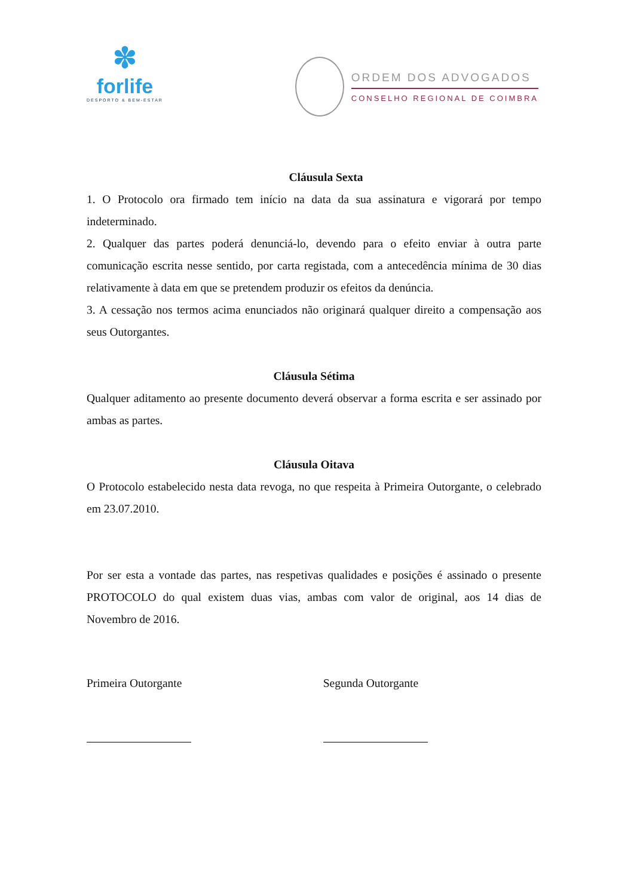✽
forlife
DESPORTO & BEM-ESTAR
ORDEM DOS ADVOGADOS
CONSELHO REGIONAL DE COIMBRA
Cláusula Sexta
1. O Protocolo ora firmado tem início na data da sua assinatura e vigorará por tempo indeterminado.
2. Qualquer das partes poderá denunciá-lo, devendo para o efeito enviar à outra parte comunicação escrita nesse sentido, por carta registada, com a antecedência mínima de 30 dias relativamente à data em que se pretendem produzir os efeitos da denúncia.
3. A cessação nos termos acima enunciados não originará qualquer direito a compensação aos seus Outorgantes.
Cláusula Sétima
Qualquer aditamento ao presente documento deverá observar a forma escrita e ser assinado por ambas as partes.
Cláusula Oitava
O Protocolo estabelecido nesta data revoga, no que respeita à Primeira Outorgante, o celebrado em 23.07.2010.
Por ser esta a vontade das partes, nas respetivas qualidades e posições é assinado o presente PROTOCOLO do qual existem duas vias, ambas com valor de original, aos 14 dias de Novembro de 2016.
Primeira Outorgante Segunda Outorgante